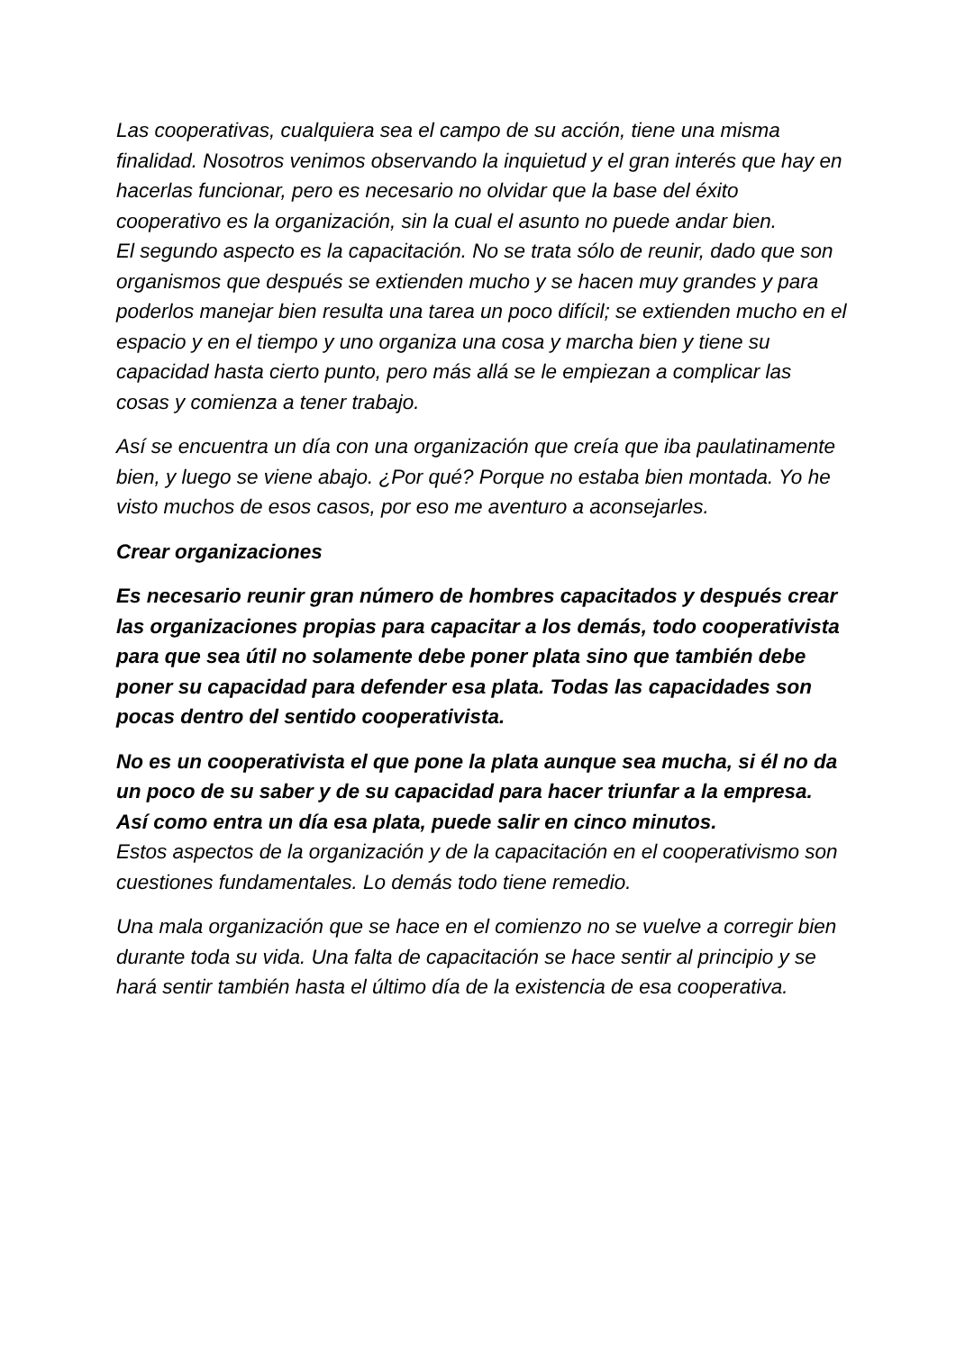Las cooperativas, cualquiera sea el campo de su acción, tiene una misma finalidad. Nosotros venimos observando la inquietud y el gran interés que hay en hacerlas funcionar, pero es necesario no olvidar que la base del éxito cooperativo es la organización, sin la cual el asunto no puede andar bien.
El segundo aspecto es la capacitación. No se trata sólo de reunir, dado que son organismos que después se extienden mucho y se hacen muy grandes y para poderlos manejar bien resulta una tarea un poco difícil; se extienden mucho en el espacio y en el tiempo y uno organiza una cosa y marcha bien y tiene su capacidad hasta cierto punto, pero más allá se le empiezan a complicar las cosas y comienza a tener trabajo.
Así se encuentra un día con una organización que creía que iba paulatinamente bien, y luego se viene abajo. ¿Por qué? Porque no estaba bien montada. Yo he visto muchos de esos casos, por eso me aventuro a aconsejarles.
Crear organizaciones
Es necesario reunir gran número de hombres capacitados y después crear las organizaciones propias para capacitar a los demás, todo cooperativista para que sea útil no solamente debe poner plata sino que también debe poner su capacidad para defender esa plata. Todas las capacidades son pocas dentro del sentido cooperativista.
No es un cooperativista el que pone la plata aunque sea mucha, si él no da un poco de su saber y de su capacidad para hacer triunfar a la empresa. Así como entra un día esa plata, puede salir en cinco minutos.
Estos aspectos de la organización y de la capacitación en el cooperativismo son cuestiones fundamentales. Lo demás todo tiene remedio.
Una mala organización que se hace en el comienzo no se vuelve a corregir bien durante toda su vida. Una falta de capacitación se hace sentir al principio y se hará sentir también hasta el último día de la existencia de esa cooperativa.